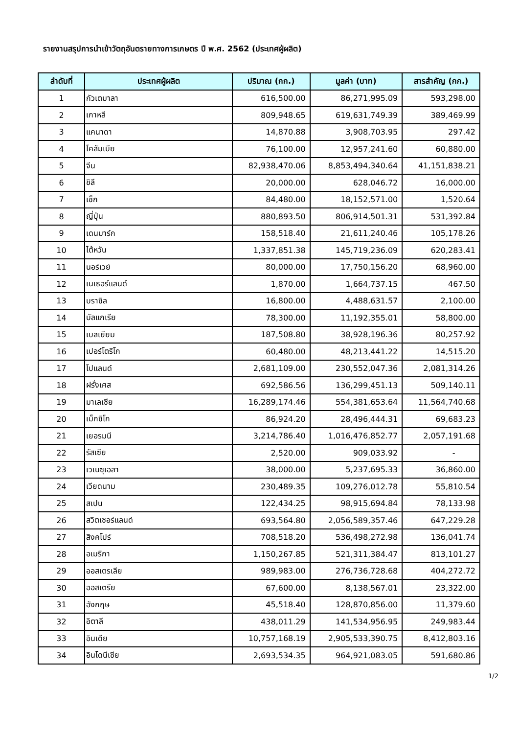รายงานสรุปการนำเข้าวัตถุอันตรายทางการเกษตร ปี พ.ศ. 2562 (ประเทศผู้ผลิต)
| ลำดับที่ | ประเทศผู้ผลิต | ปริมาณ (กก.) | มูลค่า (บาท) | สารสำคัญ (กก.) |
| --- | --- | --- | --- | --- |
| 1 | กัวเตมาลา | 616,500.00 | 86,271,995.09 | 593,298.00 |
| 2 | เกาหลี | 809,948.65 | 619,631,749.39 | 389,469.99 |
| 3 | แคนาดา | 14,870.88 | 3,908,703.95 | 297.42 |
| 4 | โคลัมเบีย | 76,100.00 | 12,957,241.60 | 60,880.00 |
| 5 | จีน | 82,938,470.06 | 8,853,494,340.64 | 41,151,838.21 |
| 6 | ชิลี | 20,000.00 | 628,046.72 | 16,000.00 |
| 7 | เช็ก | 84,480.00 | 18,152,571.00 | 1,520.64 |
| 8 | ญี่ปุ่น | 880,893.50 | 806,914,501.31 | 531,392.84 |
| 9 | เดนมาร์ก | 158,518.40 | 21,611,240.46 | 105,178.26 |
| 10 | ไต้หวัน | 1,337,851.38 | 145,719,236.09 | 620,283.41 |
| 11 | นอร์เวย์ | 80,000.00 | 17,750,156.20 | 68,960.00 |
| 12 | เนเธอร์แลนด์ | 1,870.00 | 1,664,737.15 | 467.50 |
| 13 | บราซิล | 16,800.00 | 4,488,631.57 | 2,100.00 |
| 14 | บัลแกเรีย | 78,300.00 | 11,192,355.01 | 58,800.00 |
| 15 | เบลเยียม | 187,508.80 | 38,928,196.36 | 80,257.92 |
| 16 | เปอร์โตริโก | 60,480.00 | 48,213,441.22 | 14,515.20 |
| 17 | โปแลนด์ | 2,681,109.00 | 230,552,047.36 | 2,081,314.26 |
| 18 | ฝรั่งเศส | 692,586.56 | 136,299,451.13 | 509,140.11 |
| 19 | มาเลเซีย | 16,289,174.46 | 554,381,653.64 | 11,564,740.68 |
| 20 | เม็กซิโก | 86,924.20 | 28,496,444.31 | 69,683.23 |
| 21 | เยอรมนี | 3,214,786.40 | 1,016,476,852.77 | 2,057,191.68 |
| 22 | รัสเซีย | 2,520.00 | 909,033.92 | - |
| 23 | เวเนซุเอลา | 38,000.00 | 5,237,695.33 | 36,860.00 |
| 24 | เวียดนาม | 230,489.35 | 109,276,012.78 | 55,810.54 |
| 25 | สเปน | 122,434.25 | 98,915,694.84 | 78,133.98 |
| 26 | สวิตเซอร์แลนด์ | 693,564.80 | 2,056,589,357.46 | 647,229.28 |
| 27 | สิงคโปร์ | 708,518.20 | 536,498,272.98 | 136,041.74 |
| 28 | อเมริกา | 1,150,267.85 | 521,311,384.47 | 813,101.27 |
| 29 | ออสเตรเลีย | 989,983.00 | 276,736,728.68 | 404,272.72 |
| 30 | ออสเตรีย | 67,600.00 | 8,138,567.01 | 23,322.00 |
| 31 | อังกฤษ | 45,518.40 | 128,870,856.00 | 11,379.60 |
| 32 | อิตาลี | 438,011.29 | 141,534,956.95 | 249,983.44 |
| 33 | อินเดีย | 10,757,168.19 | 2,905,533,390.75 | 8,412,803.16 |
| 34 | อินโดนีเซีย | 2,693,534.35 | 964,921,083.05 | 591,680.86 |
1/2